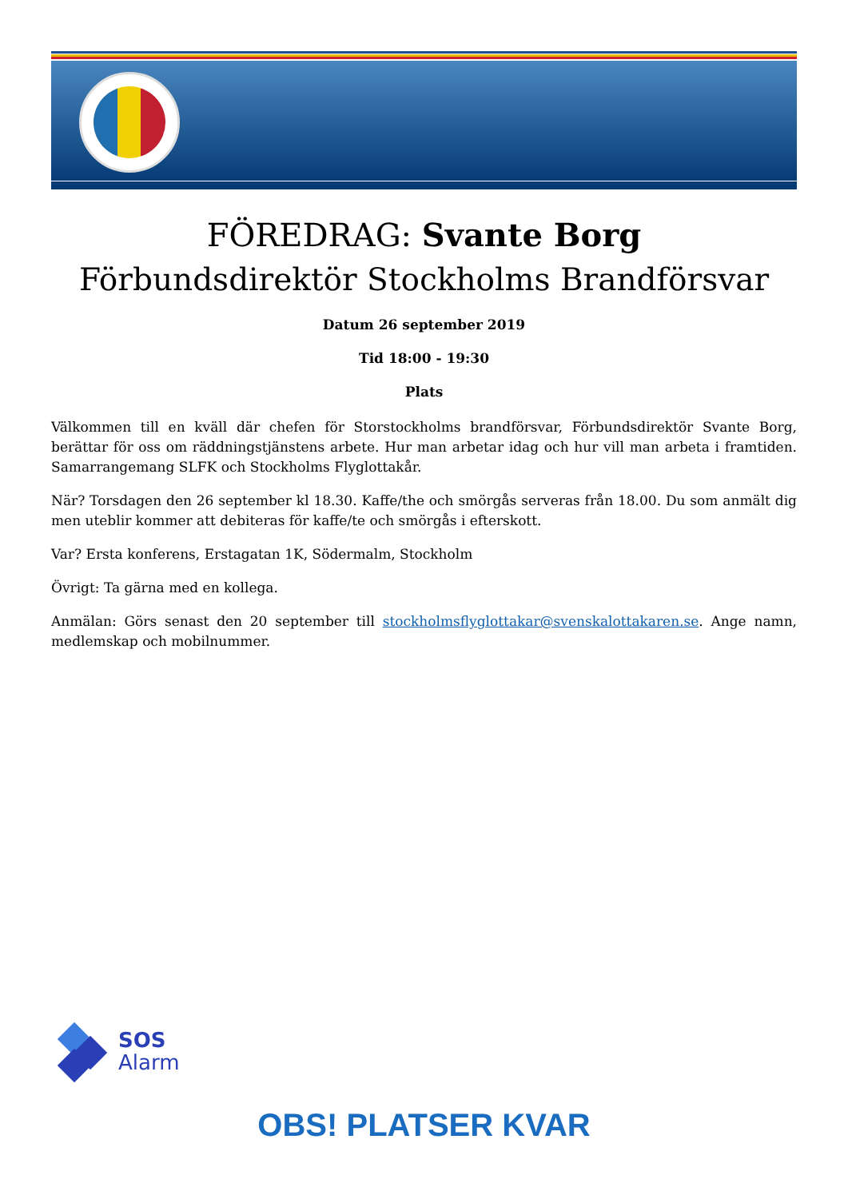FÖREDRAG: Svante Borg
Förbundsdirektör Stockholms Brandförsvar
Datum 26 september 2019
Tid 18:00 - 19:30
Plats
Välkommen till en kväll där chefen för Storstockholms brandförsvar, Förbundsdirektör Svante Borg, berättar för oss om räddningstjänstens arbete. Hur man arbetar idag och hur vill man arbeta i framtiden. Samarrangemang SLFK och Stockholms Flyglottakår.
När? Torsdagen den 26 september kl 18.30. Kaffe/the och smörgås serveras från 18.00. Du som anmält dig men uteblir kommer att debiteras för kaffe/te och smörgås i efterskott.
Var? Ersta konferens, Erstagatan 1K, Södermalm, Stockholm
Övrigt: Ta gärna med en kollega.
Anmälan: Görs senast den 20 september till stockholmsflyglottakar@svenskalottakaren.se. Ange namn, medlemskap och mobilnummer.
SOS
Alarm
OBS! PLATSER KVAR